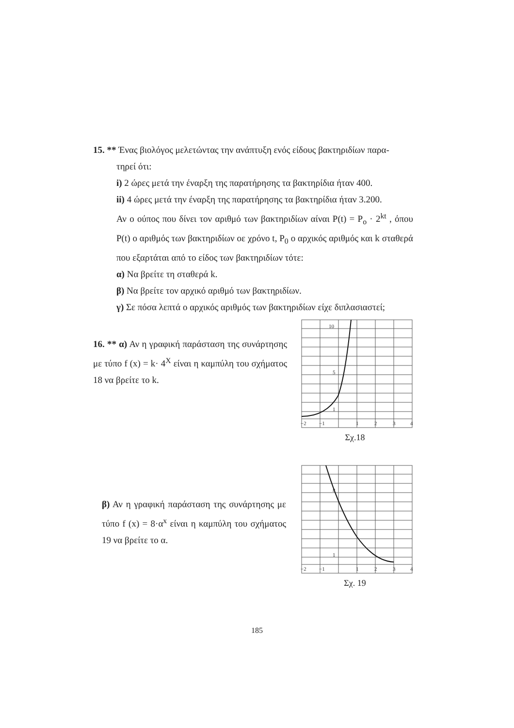15. ** Ένας βιολόγος μελετώντας την ανάπτυξη ενός είδους βακτηριδίων παρα-
τηρεί ότι:
i) 2 ώρες μετά την έναρξη της παρατήρησης τα βακτηρίδια ήταν 400.
ii) 4 ώρες μετά την έναρξη της παρατήρησης τα βακτηρίδια ήταν 3.200.
Αν ο ούπος που δίνει τον αριθμό των βακτηριδίων αίναι P(t) = P<sub>o</sub> · 2<sup>kt</sup> , όπου P(t) ο αριθμός των βακτηριδίων οε χρόνο t, P<sub>0</sub> ο αρχικός αριθμός και k σταθερά που εξαρτάται από το είδος των βακτηριδίων τότε:
α) Να βρείτε τη σταθερά k.
β) Να βρείτε τον αρχικό αριθμό των βακτηριδίων.
γ) Σε πόσα λεπτά ο αρχικός αριθμός των βακτηριδίων είχε διπλασιαστεί;
16. ** α) Αν η γραφική παράσταση της συνάρτησης με τύπο f (x) = k· 4<sup>X</sup> είναι η καμπύλη του σχήματος 18 να βρείτε το k.
β) Αν η γραφική παράσταση της συνάρτησης με τύπο f (x) = 8·α<sup>x</sup> είναι η καμπύλη του σχήματος 19 να βρείτε το α.
−2
−1
1
2
3
4
1
5
10
Σχ.18
−2
−1
1
2
3
4
8
1
Σχ. 19
185